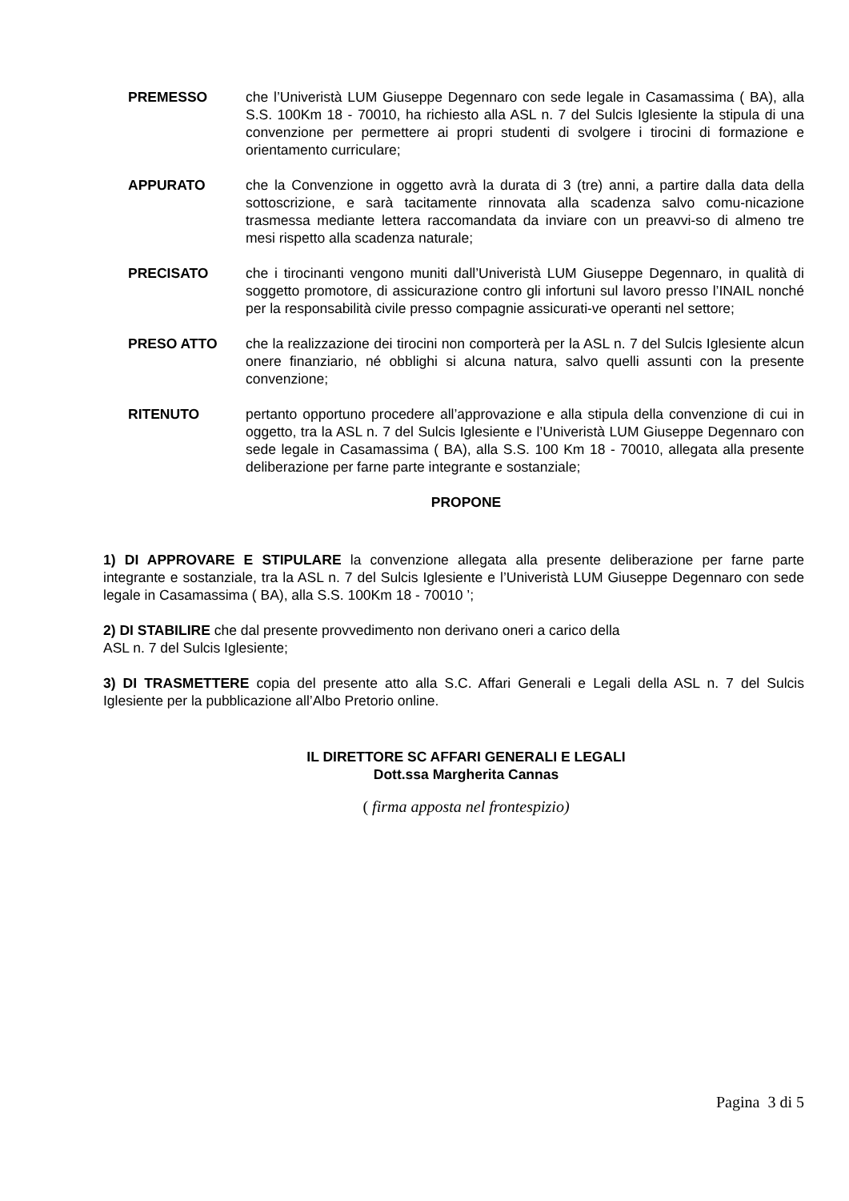PREMESSO che l’Univeristà LUM Giuseppe Degennaro con sede legale in Casamassima ( BA), alla S.S. 100Km 18 - 70010, ha richiesto alla ASL n. 7 del Sulcis Iglesiente la stipula di una convenzione per permettere ai propri studenti di svolgere i tirocini di formazione e orientamento curriculare;
APPURATO che la Convenzione in oggetto avrà la durata di 3 (tre) anni, a partire dalla data della sottoscrizione, e sarà tacitamente rinnovata alla scadenza salvo comu-nicazione trasmessa mediante lettera raccomandata da inviare con un preavvi-so di almeno tre mesi rispetto alla scadenza naturale;
PRECISATO che i tirocinanti vengono muniti dall’Univeristà LUM Giuseppe Degennaro, in qualità di soggetto promotore, di assicurazione contro gli infortuni sul lavoro presso l’INAIL nonché per la responsabilità civile presso compagnie assicurati-ve operanti nel settore;
PRESO ATTO che la realizzazione dei tirocini non comporterà per la ASL n. 7 del Sulcis Iglesiente alcun onere finanziario, né obblighi si alcuna natura, salvo quelli assunti con la presente convenzione;
RITENUTO pertanto opportuno procedere all’approvazione e alla stipula della convenzione di cui in oggetto, tra la ASL n. 7 del Sulcis Iglesiente e l’Univeristà LUM Giuseppe Degennaro con sede legale in Casamassima ( BA), alla S.S. 100 Km 18 - 70010, allegata alla presente deliberazione per farne parte integrante e sostanziale;
PROPONE
1) DI APPROVARE E STIPULARE la convenzione allegata alla presente deliberazione per farne parte integrante e sostanziale, tra la ASL n. 7 del Sulcis Iglesiente e l’Univeristà LUM Giuseppe Degennaro con sede legale in Casamassima ( BA), alla S.S. 100Km 18 - 70010 ’;
2) DI STABILIRE che dal presente provvedimento non derivano oneri a carico della
ASL n. 7 del Sulcis Iglesiente;
3) DI TRASMETTERE copia del presente atto alla S.C. Affari Generali e Legali della ASL n. 7 del Sulcis Iglesiente per la pubblicazione all’Albo Pretorio online.
IL DIRETTORE SC AFFARI GENERALI E LEGALI
Dott.ssa Margherita Cannas
( firma apposta nel frontespizio)
Pagina 3 di 5